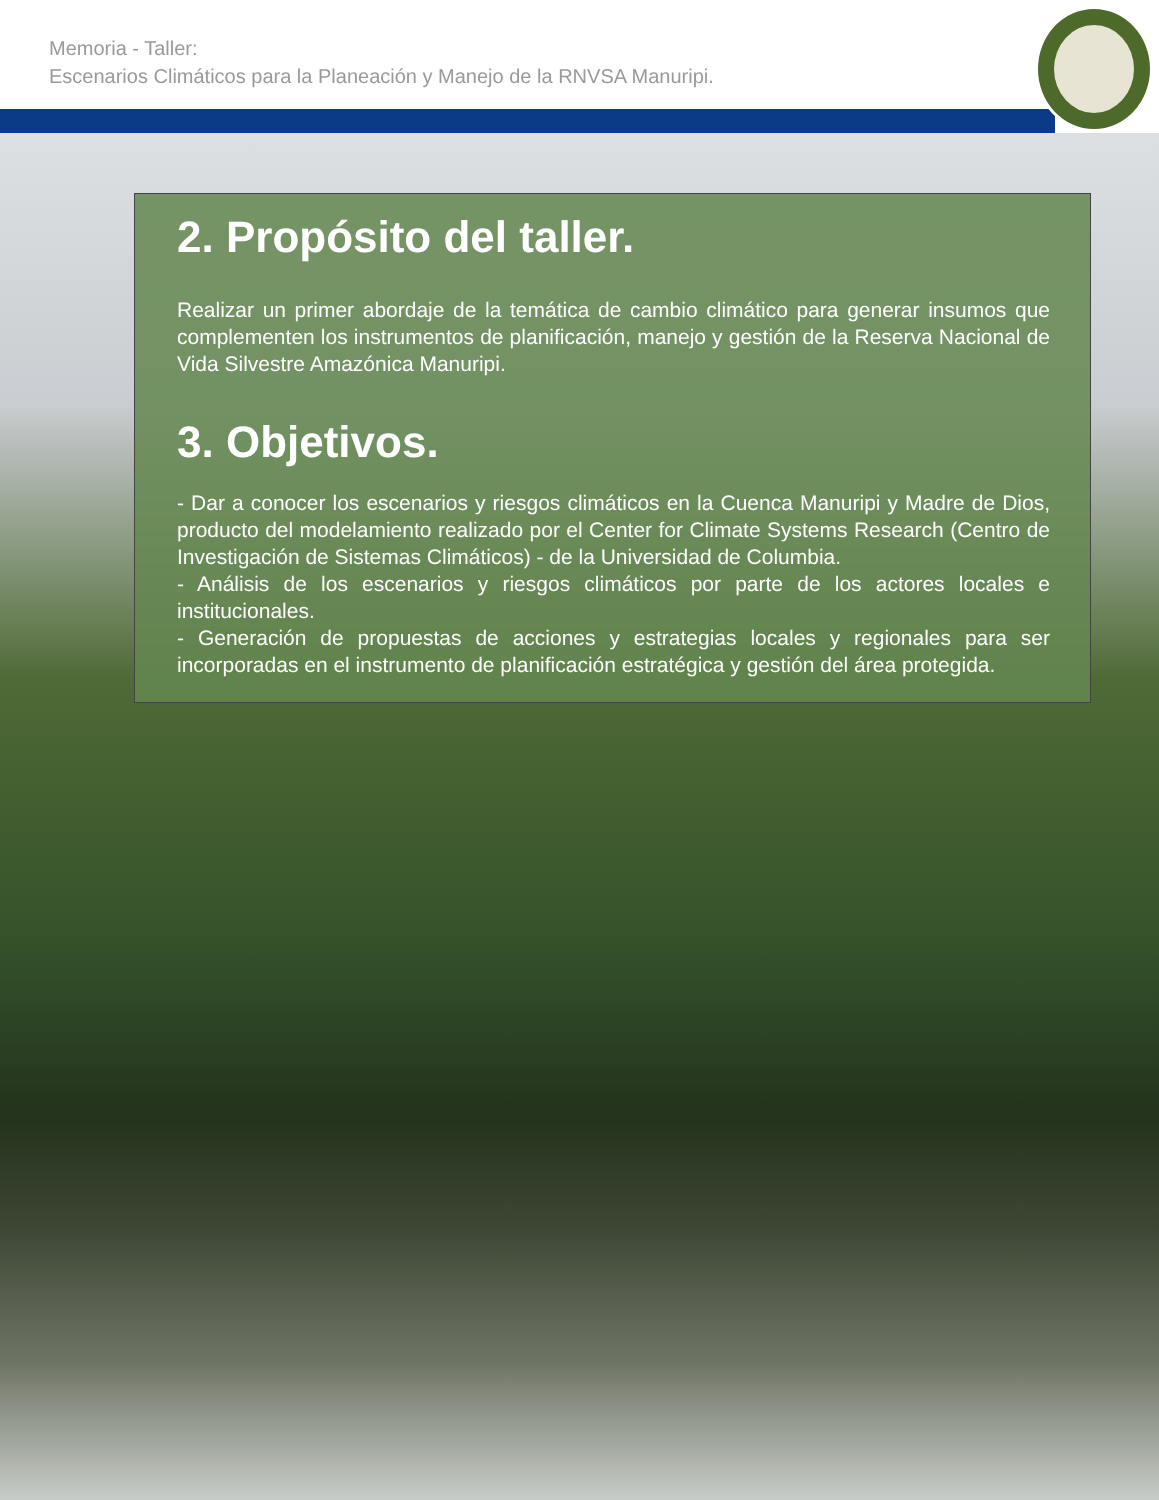Memoria - Taller:
Escenarios Climáticos para la Planeación y Manejo de la RNVSA Manuripi.
2. Propósito del taller.
Realizar un primer abordaje de la temática de cambio climático para generar insumos que complementen los instrumentos de planificación, manejo y gestión de la Reserva Nacional de Vida Silvestre Amazónica Manuripi.
3. Objetivos.
- Dar a conocer los escenarios y riesgos climáticos en la Cuenca Manuripi y Madre de Dios, producto del modelamiento realizado por el Center for Climate Systems Research (Centro de Investigación de Sistemas Climáticos) - de la Universidad de Columbia.
- Análisis de los escenarios y riesgos climáticos por parte de los actores locales e institucionales.
- Generación de propuestas de acciones y estrategias locales y regionales para ser incorporadas en el instrumento de planificación estratégica y gestión del área protegida.